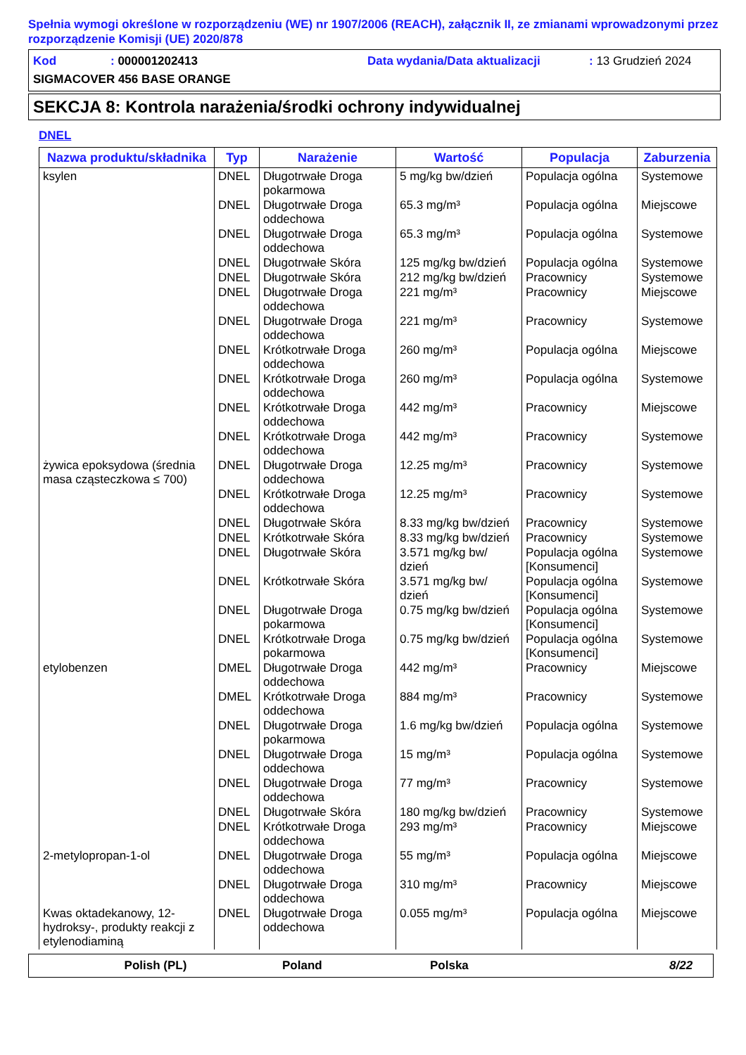Spełnia wymogi określone w rozporządzeniu (WE) nr 1907/2006 (REACH), załącznik II, ze zmianami wprowadzonymi przez rozporządzenie Komisji (UE) 2020/878
Kod: 000001202413 Data wydania/Data aktualizacji: 13 Grudzień 2024
SIGMACOVER 456 BASE ORANGE
SEKCJA 8: Kontrola narażenia/środki ochrony indywidualnej
DNEL
| Nazwa produktu/składnika | Typ | Narażenie | Wartość | Populacja | Zaburzenia |
| --- | --- | --- | --- | --- | --- |
| ksylen | DNEL | Długotrwałe Droga pokarmowa | 5 mg/kg bw/dzień | Populacja ogólna | Systemowe |
| | DNEL | Długotrwałe Droga oddechowa | 65.3 mg/m³ | Populacja ogólna | Miejscowe |
| | DNEL | Długotrwałe Droga oddechowa | 65.3 mg/m³ | Populacja ogólna | Systemowe |
| | DNEL | Długotrwałe Skóra | 125 mg/kg bw/dzień | Populacja ogólna | Systemowe |
| | DNEL | Długotrwałe Skóra | 212 mg/kg bw/dzień | Pracownicy | Systemowe |
| | DNEL | Długotrwałe Droga oddechowa | 221 mg/m³ | Pracownicy | Miejscowe |
| | DNEL | Długotrwałe Droga oddechowa | 221 mg/m³ | Pracownicy | Systemowe |
| | DNEL | Krótkotrwałe Droga oddechowa | 260 mg/m³ | Populacja ogólna | Miejscowe |
| | DNEL | Krótkotrwałe Droga oddechowa | 260 mg/m³ | Populacja ogólna | Systemowe |
| | DNEL | Krótkotrwałe Droga oddechowa | 442 mg/m³ | Pracownicy | Miejscowe |
| | DNEL | Krótkotrwałe Droga oddechowa | 442 mg/m³ | Pracownicy | Systemowe |
| żywica epoksydowa (średnia masa cząsteczkowa ≤ 700) | DNEL | Długotrwałe Droga oddechowa | 12.25 mg/m³ | Pracownicy | Systemowe |
| | DNEL | Krótkotrwałe Droga oddechowa | 12.25 mg/m³ | Pracownicy | Systemowe |
| | DNEL | Długotrwałe Skóra | 8.33 mg/kg bw/dzień | Pracownicy | Systemowe |
| | DNEL | Krótkotrwałe Skóra | 8.33 mg/kg bw/dzień | Pracownicy | Systemowe |
| | DNEL | Długotrwałe Skóra | 3.571 mg/kg bw/ dzień | Populacja ogólna [Konsumenci] | Systemowe |
| | DNEL | Krótkotrwałe Skóra | 3.571 mg/kg bw/ dzień | Populacja ogólna [Konsumenci] | Systemowe |
| | DNEL | Długotrwałe Droga pokarmowa | 0.75 mg/kg bw/dzień | Populacja ogólna [Konsumenci] | Systemowe |
| | DNEL | Krótkotrwałe Droga pokarmowa | 0.75 mg/kg bw/dzień | Populacja ogólna [Konsumenci] | Systemowe |
| etylobenzen | DMEL | Długotrwałe Droga oddechowa | 442 mg/m³ | Pracownicy | Miejscowe |
| | DMEL | Krótkotrwałe Droga oddechowa | 884 mg/m³ | Pracownicy | Systemowe |
| | DNEL | Długotrwałe Droga pokarmowa | 1.6 mg/kg bw/dzień | Populacja ogólna | Systemowe |
| | DNEL | Długotrwałe Droga oddechowa | 15 mg/m³ | Populacja ogólna | Systemowe |
| | DNEL | Długotrwałe Droga oddechowa | 77 mg/m³ | Pracownicy | Systemowe |
| | DNEL | Długotrwałe Skóra | 180 mg/kg bw/dzień | Pracownicy | Systemowe |
| | DNEL | Krótkotrwałe Droga oddechowa | 293 mg/m³ | Pracownicy | Miejscowe |
| 2-metylopropan-1-ol | DNEL | Długotrwałe Droga oddechowa | 55 mg/m³ | Populacja ogólna | Miejscowe |
| | DNEL | Długotrwałe Droga oddechowa | 310 mg/m³ | Pracownicy | Miejscowe |
| Kwas oktadekanowy, 12-hydroksy-, produkty reakcji z etylenodiaminą | DNEL | Długotrwałe Droga oddechowa | 0.055 mg/m³ | Populacja ogólna | Miejscowe |
Polish (PL) Poland Polska 8/22